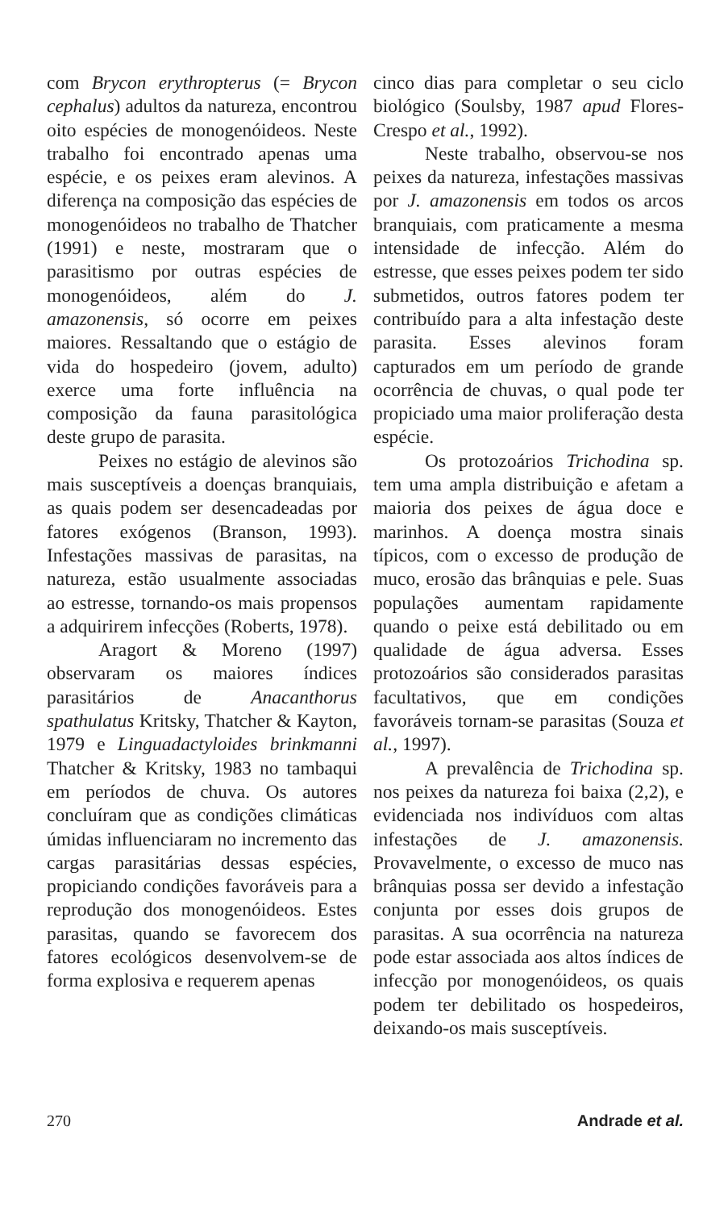com Brycon erythropterus (= Brycon cephalus) adultos da natureza, encontrou oito espécies de monogenóideos. Neste trabalho foi encontrado apenas uma espécie, e os peixes eram alevinos. A diferença na composição das espécies de monogenóideos no trabalho de Thatcher (1991) e neste, mostraram que o parasitismo por outras espécies de monogenóideos, além do J. amazonensis, só ocorre em peixes maiores. Ressaltando que o estágio de vida do hospedeiro (jovem, adulto) exerce uma forte influência na composição da fauna parasitológica deste grupo de parasita.
Peixes no estágio de alevinos são mais susceptíveis a doenças branquiais, as quais podem ser desencadeadas por fatores exógenos (Branson, 1993). Infestações massivas de parasitas, na natureza, estão usualmente associadas ao estresse, tornando-os mais propensos a adquirirem infecções (Roberts, 1978).
Aragort & Moreno (1997) observaram os maiores índices parasitários de Anacanthorus spathulatus Kritsky, Thatcher & Kayton, 1979 e Linguadactyloides brinkmanni Thatcher & Kritsky, 1983 no tambaqui em períodos de chuva. Os autores concluíram que as condições climáticas úmidas influenciaram no incremento das cargas parasitárias dessas espécies, propiciando condições favoráveis para a reprodução dos monogenóideos. Estes parasitas, quando se favorecem dos fatores ecológicos desenvolvem-se de forma explosiva e requerem apenas
cinco dias para completar o seu ciclo biológico (Soulsby, 1987 apud Flores-Crespo et al., 1992).
Neste trabalho, observou-se nos peixes da natureza, infestações massivas por J. amazonensis em todos os arcos branquiais, com praticamente a mesma intensidade de infecção. Além do estresse, que esses peixes podem ter sido submetidos, outros fatores podem ter contribuído para a alta infestação deste parasita. Esses alevinos foram capturados em um período de grande ocorrência de chuvas, o qual pode ter propiciado uma maior proliferação desta espécie.
Os protozoários Trichodina sp. tem uma ampla distribuição e afetam a maioria dos peixes de água doce e marinhos. A doença mostra sinais típicos, com o excesso de produção de muco, erosão das brânquias e pele. Suas populações aumentam rapidamente quando o peixe está debilitado ou em qualidade de água adversa. Esses protozoários são considerados parasitas facultativos, que em condições favoráveis tornam-se parasitas (Souza et al., 1997).
A prevalência de Trichodina sp. nos peixes da natureza foi baixa (2,2), e evidenciada nos indivíduos com altas infestações de J. amazonensis. Provavelmente, o excesso de muco nas brânquias possa ser devido a infestação conjunta por esses dois grupos de parasitas. A sua ocorrência na natureza pode estar associada aos altos índices de infecção por monogenóideos, os quais podem ter debilitado os hospedeiros, deixando-os mais susceptíveis.
270 Andrade et al.